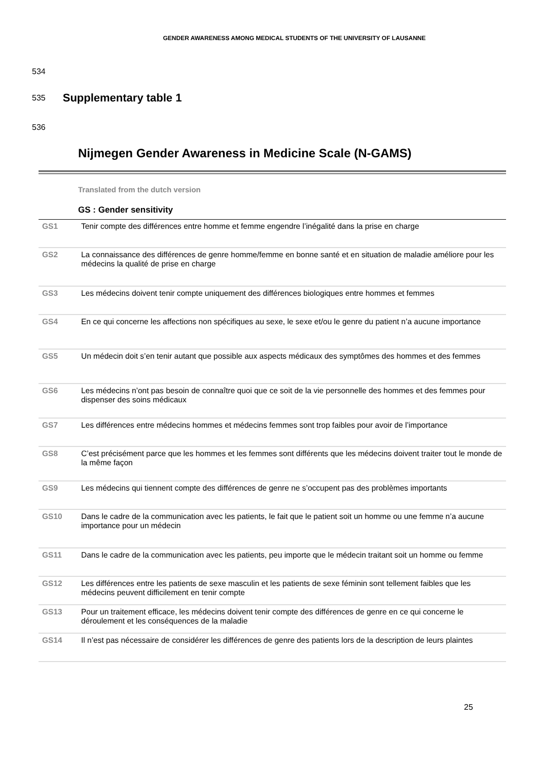GENDER AWARENESS AMONG MEDICAL STUDENTS OF THE UNIVERSITY OF LAUSANNE
534
535
Supplementary table 1
536
Nijmegen Gender Awareness in Medicine Scale (N-GAMS)
Translated from the dutch version
GS : Gender sensitivity
| GS1 | Tenir compte des différences entre homme et femme engendre l’inégalité dans la prise en charge |
| GS2 | La connaissance des différences de genre homme/femme en bonne santé et en situation de maladie améliore pour les médecins la qualité de prise en charge |
| GS3 | Les médecins doivent tenir compte uniquement des différences biologiques entre hommes et femmes |
| GS4 | En ce qui concerne les affections non spécifiques au sexe, le sexe et/ou le genre du patient n’a aucune importance |
| GS5 | Un médecin doit s’en tenir autant que possible aux aspects médicaux des symptômes des hommes et des femmes |
| GS6 | Les médecins n’ont pas besoin de connaître quoi que ce soit de la vie personnelle des hommes et des femmes pour dispenser des soins médicaux |
| GS7 | Les différences entre médecins hommes et médecins femmes sont trop faibles pour avoir de l’importance |
| GS8 | C’est précisément parce que les hommes et les femmes sont différents que les médecins doivent traiter tout le monde de la même façon |
| GS9 | Les médecins qui tiennent compte des différences de genre ne s’occupent pas des problèmes importants |
| GS10 | Dans le cadre de la communication avec les patients, le fait que le patient soit un homme ou une femme n’a aucune importance pour un médecin |
| GS11 | Dans le cadre de la communication avec les patients, peu importe que le médecin traitant soit un homme ou femme |
| GS12 | Les différences entre les patients de sexe masculin et les patients de sexe féminin sont tellement faibles que les médecins peuvent difficilement en tenir compte |
| GS13 | Pour un traitement efficace, les médecins doivent tenir compte des différences de genre en ce qui concerne le déroulement et les conséquences de la maladie |
| GS14 | Il n’est pas nécessaire de considérer les différences de genre des patients lors de la description de leurs plaintes |
25